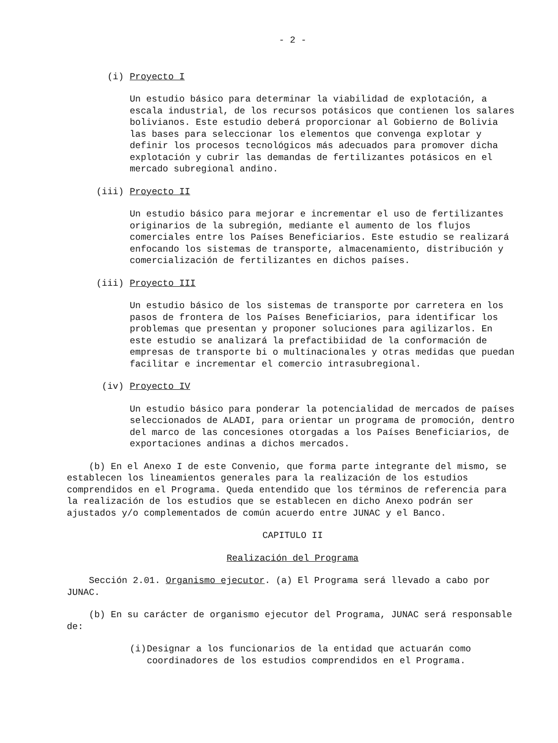- 2 -
(i) Proyecto I
Un estudio básico para determinar la viabilidad de explotación, a escala industrial, de los recursos potásicos que contienen los salares bolivianos. Este estudio deberá proporcionar al Gobierno de Bolivia las bases para seleccionar los elementos que convenga explotar y definir los procesos tecnológicos más adecuados para promover dicha explotación y cubrir las demandas de fertilizantes potásicos en el mercado subregional andino.
(iii) Proyecto II
Un estudio básico para mejorar e incrementar el uso de fertilizantes originarios de la subregión, mediante el aumento de los flujos comerciales entre los Países Beneficiarios. Este estudio se realizará enfocando los sistemas de transporte, almacenamiento, distribución y comercialización de fertilizantes en dichos países.
(iii) Proyecto III
Un estudio básico de los sistemas de transporte por carretera en los pasos de frontera de los Países Beneficiarios, para identificar los problemas que presentan y proponer soluciones para agilizarlos. En este estudio se analizará la prefactibiidad de la conformación de empresas de transporte bi o multinacionales y otras medidas que puedan facilitar e incrementar el comercio intrasubregional.
(iv) Proyecto IV
Un estudio básico para ponderar la potencialidad de mercados de países seleccionados de ALADI, para orientar un programa de promoción, dentro del marco de las concesiones otorgadas a los Países Beneficiarios, de exportaciones andinas a dichos mercados.
(b) En el Anexo I de este Convenio, que forma parte integrante del mismo, se establecen los lineamientos generales para la realización de los estudios comprendidos en el Programa. Queda entendido que los términos de referencia para la realización de los estudios que se establecen en dicho Anexo podrán ser ajustados y/o complementados de común acuerdo entre JUNAC y el Banco.
CAPITULO II
Realización del Programa
Sección 2.01. Organismo ejecutor. (a) El Programa será llevado a cabo por JUNAC.
(b) En su carácter de organismo ejecutor del Programa, JUNAC será responsable de:
(i) Designar a los funcionarios de la entidad que actuarán como coordinadores de los estudios comprendidos en el Programa.